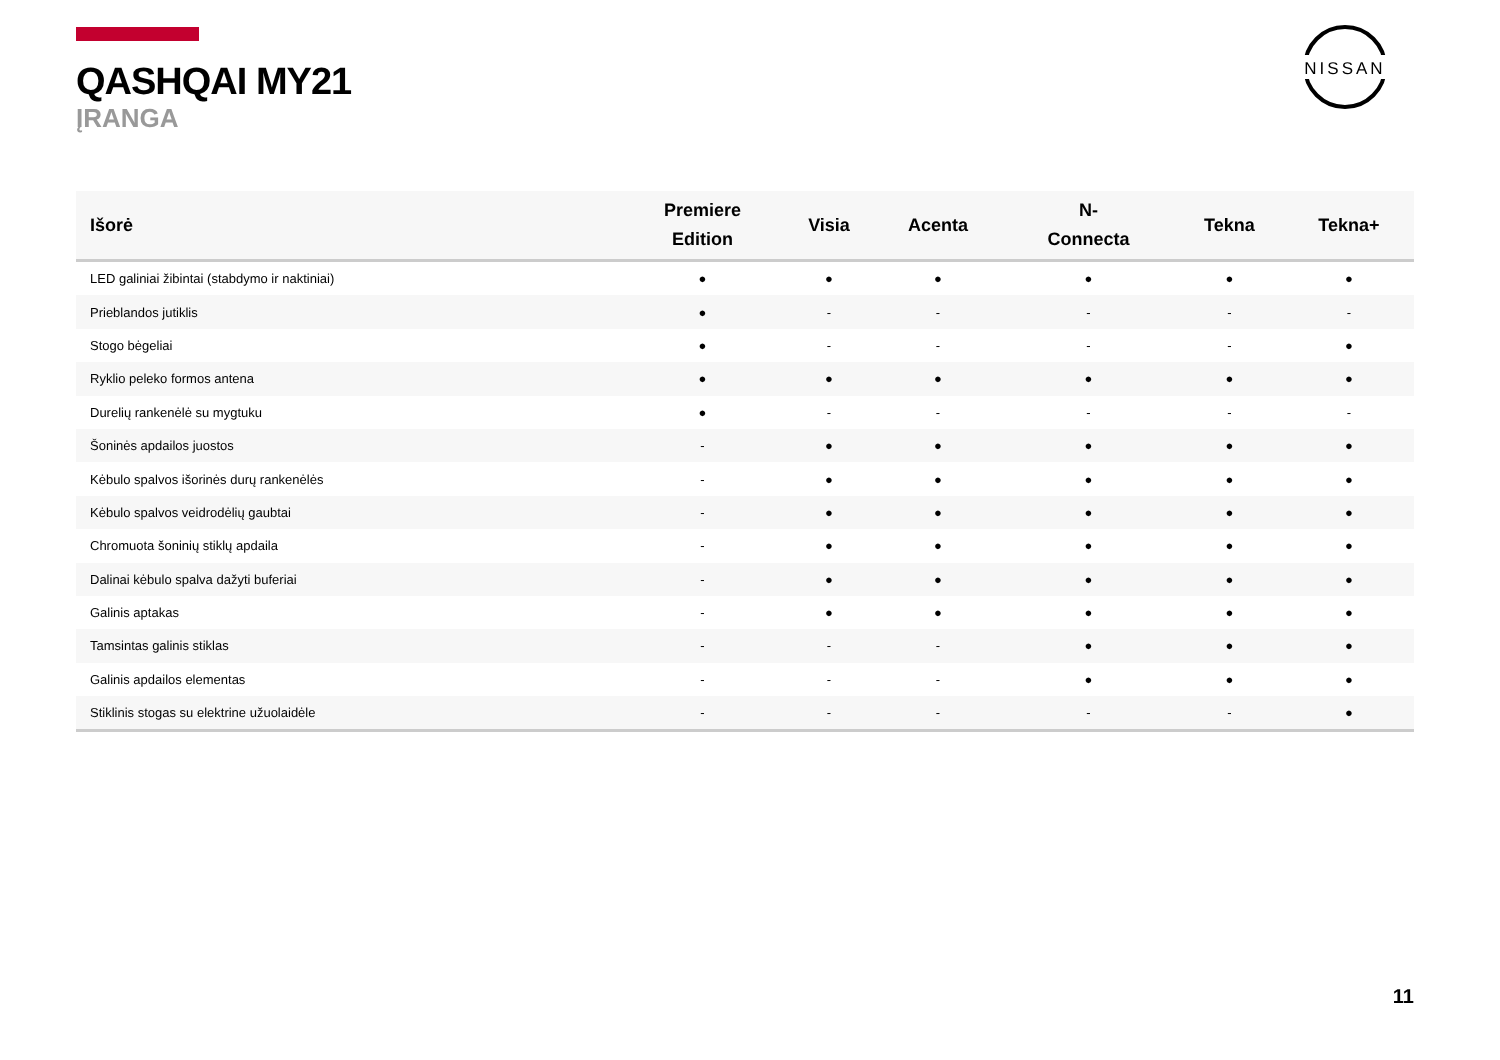QASHQAI MY21
ĮRANGA
NISSAN
| Išorė | Premiere Edition | Visia | Acenta | N- Connecta | Tekna | Tekna+ |
| --- | --- | --- | --- | --- | --- | --- |
| LED galiniai žibintai (stabdymo ir naktiniai) | ● | ● | ● | ● | ● | ● |
| Prieblandos jutiklis | ● | - | - | - | - | - |
| Stogo bėgeliai | ● | - | - | - | - | ● |
| Ryklio peleko formos antena | ● | ● | ● | ● | ● | ● |
| Durelių rankenėlė su mygtuku | ● | - | - | - | - | - |
| Šoninės apdailos juostos | - | ● | ● | ● | ● | ● |
| Kėbulo spalvos išorinės durų rankenėlės | - | ● | ● | ● | ● | ● |
| Kėbulo spalvos veidrodėlių gaubtai | - | ● | ● | ● | ● | ● |
| Chromuota šoninių stiklų apdaila | - | ● | ● | ● | ● | ● |
| Dalinai kėbulo spalva dažyti buferiai | - | ● | ● | ● | ● | ● |
| Galinis aptakas | - | ● | ● | ● | ● | ● |
| Tamsintas galinis stiklas | - | - | - | ● | ● | ● |
| Galinis apdailos elementas | - | - | - | ● | ● | ● |
| Stiklinis stogas su elektrine užuolaidėle | - | - | - | - | - | ● |
11